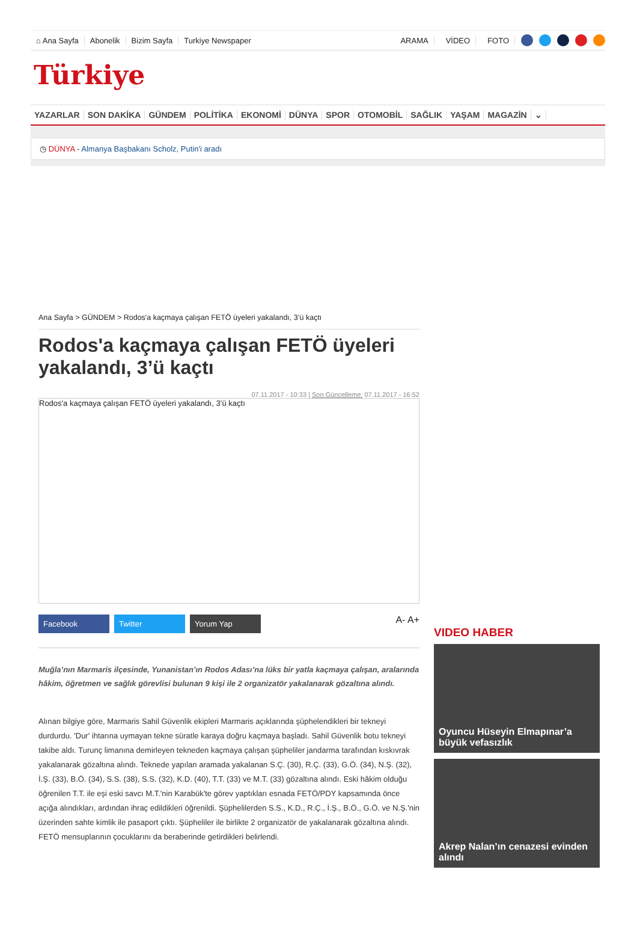⌂ Ana Sayfa Abonelik Bizim Sayfa Turkiye Newspaper ARAMA VİDEO FOTO
Türkiye
YAZARLAR SON DAKİKA GÜNDEM POLİTİKA EKONOMİ DÜNYA SPOR OTOMOBİL SAĞLIK YAŞAM MAGAZİN ⌄
◷ DÜNYA - Almanya Başbakanı Scholz, Putin'i aradı
Ana Sayfa > GÜNDEM > Rodos'a kaçmaya çalışan FETÖ üyeleri yakalandı, 3’ü kaçtı
Rodos'a kaçmaya çalışan FETÖ üyeleri yakalandı, 3’ü kaçtı
07.11.2017 - 10:33 | Son Güncelleme: 07.11.2017 - 16:52
Rodos'a kaçmaya çalışan FETÖ üyeleri yakalandı, 3’ü kaçtı
Facebook Twitter Yorum Yap
A- A+
Muğla’nın Marmaris ilçesinde, Yunanistan’ın Rodos Adası’na lüks bir yatla kaçmaya çalışan, aralarında hâkim, öğretmen ve sağlık görevlisi bulunan 9 kişi ile 2 organizatör yakalanarak gözaltına alındı.
Alınan bilgiye göre, Marmaris Sahil Güvenlik ekipleri Marmaris açıklarında şüphelendikleri bir tekneyi durdurdu. 'Dur' ihtarına uymayan tekne süratle karaya doğru kaçmaya başladı. Sahil Güvenlik botu tekneyi takibe aldı. Turunç limanına demirleyen tekneden kaçmaya çalışan şüpheliler jandarma tarafından kıskıvrak yakalanarak gözaltına alındı. Teknede yapılan aramada yakalanan S.Ç. (30), R.Ç. (33), G.Ö. (34), N.Ş. (32), İ.Ş. (33), B.Ö. (34), S.S. (38), S.S. (32), K.D. (40), T.T. (33) ve M.T. (33) gözaltına alındı. Eski hâkim olduğu öğrenilen T.T. ile eşi eski savcı M.T.'nin Karabük'te görev yaptıkları esnada FETÖ/PDY kapsamında önce açığa alındıkları, ardından ihraç edildikleri öğrenildi. Şüphelilerden S.S., K.D., R.Ç., İ.Ş., B.Ö., G.Ö. ve N.Ş.'nin üzerinden sahte kimlik ile pasaport çıktı. Şüpheliler ile birlikte 2 organizatör de yakalanarak gözaltına alındı. FETÖ mensuplarının çocuklarını da beraberinde getirdikleri belirlendi.
VIDEO HABER
Oyuncu Hüseyin Elmapınar’a büyük vefasızlık
Akrep Nalan’ın cenazesi evinden alındı